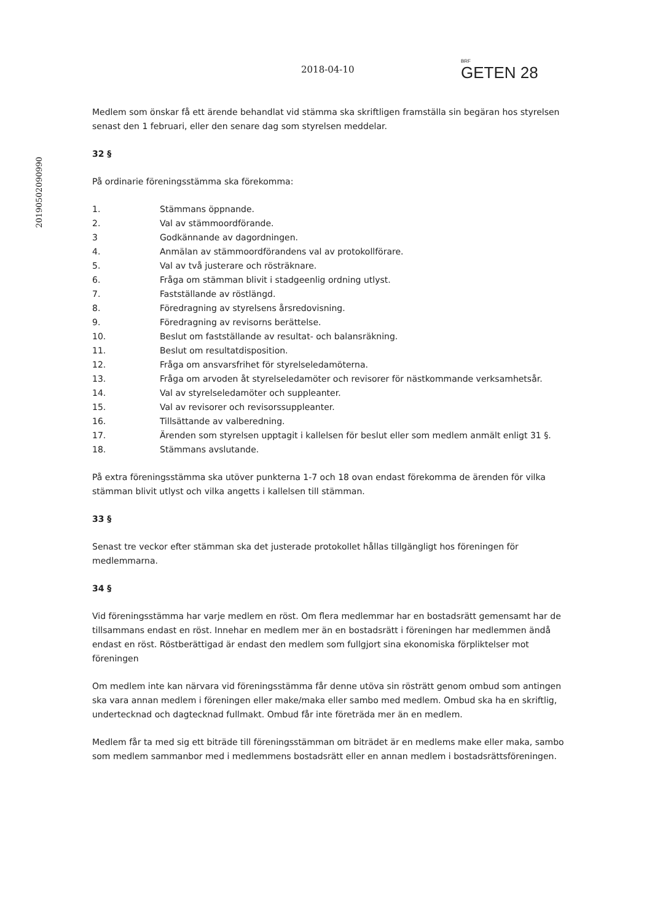20190502090990
2018-04-10
BRF
GETEN 28
Medlem som önskar få ett ärende behandlat vid stämma ska skriftligen framställa sin begäran hos styrelsen senast den 1 februari, eller den senare dag som styrelsen meddelar.
32 §
På ordinarie föreningsstämma ska förekomma:
1. Stämmans öppnande.
2. Val av stämmoordförande.
3 Godkännande av dagordningen.
4. Anmälan av stämmoordförandens val av protokollförare.
5. Val av två justerare och rösträknare.
6. Fråga om stämman blivit i stadgeenlig ordning utlyst.
7. Fastställande av röstlängd.
8. Föredragning av styrelsens årsredovisning.
9. Föredragning av revisorns berättelse.
10. Beslut om fastställande av resultat- och balansräkning.
11. Beslut om resultatdisposition.
12. Fråga om ansvarsfrihet för styrelseledamöterna.
13. Fråga om arvoden åt styrelseledamöter och revisorer för nästkommande verksamhetsår.
14. Val av styrelseledamöter och suppleanter.
15. Val av revisorer och revisorssuppleanter.
16. Tillsättande av valberedning.
17. Ärenden som styrelsen upptagit i kallelsen för beslut eller som medlem anmält enligt 31 §.
18. Stämmans avslutande.
På extra föreningsstämma ska utöver punkterna 1-7 och 18 ovan endast förekomma de ärenden för vilka stämman blivit utlyst och vilka angetts i kallelsen till stämman.
33 §
Senast tre veckor efter stämman ska det justerade protokollet hållas tillgängligt hos föreningen för medlemmarna.
34 §
Vid föreningsstämma har varje medlem en röst. Om flera medlemmar har en bostadsrätt gemensamt har de tillsammans endast en röst. Innehar en medlem mer än en bostadsrätt i föreningen har medlemmen ändå endast en röst. Röstberättigad är endast den medlem som fullgjort sina ekonomiska förpliktelser mot föreningen
Om medlem inte kan närvara vid föreningsstämma får denne utöva sin rösträtt genom ombud som antingen ska vara annan medlem i föreningen eller make/maka eller sambo med medlem. Ombud ska ha en skriftlig, undertecknad och dagtecknad fullmakt. Ombud får inte företräda mer än en medlem.
Medlem får ta med sig ett biträde till föreningsstämman om biträdet är en medlems make eller maka, sambo som medlem sammanbor med i medlemmens bostadsrätt eller en annan medlem i bostadsrättsföreningen.